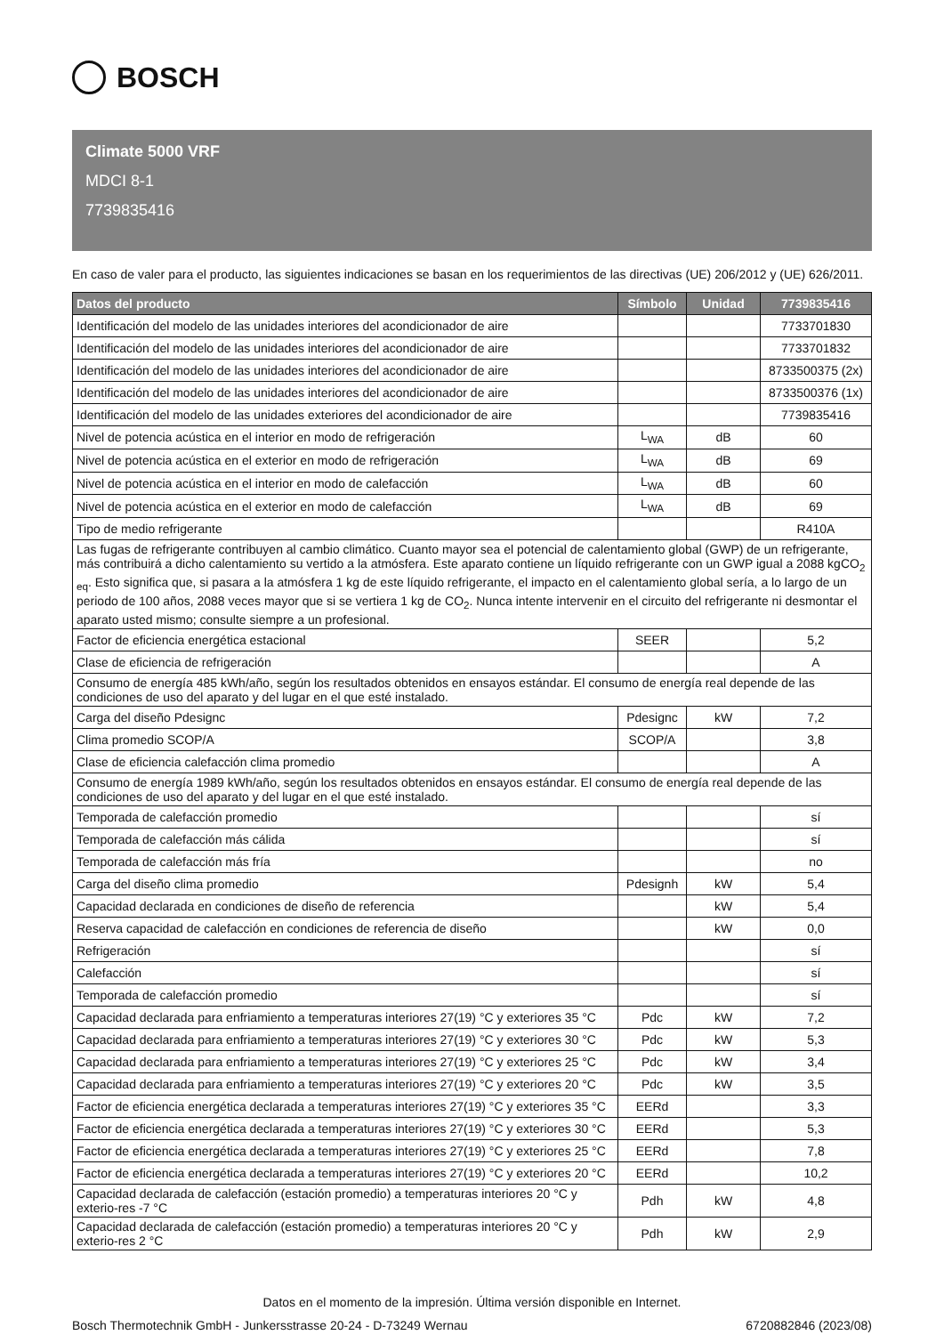BOSCH
Climate 5000 VRF
MDCI 8-1
7739835416
En caso de valer para el producto, las siguientes indicaciones se basan en los requerimientos de las directivas (UE) 206/2012 y (UE) 626/2011.
| Datos del producto | Símbolo | Unidad | 7739835416 |
| --- | --- | --- | --- |
| Identificación del modelo de las unidades interiores del acondicionador de aire | | | 7733701830 |
| Identificación del modelo de las unidades interiores del acondicionador de aire | | | 7733701832 |
| Identificación del modelo de las unidades interiores del acondicionador de aire | | | 8733500375 (2x) |
| Identificación del modelo de las unidades interiores del acondicionador de aire | | | 8733500376 (1x) |
| Identificación del modelo de las unidades exteriores del acondicionador de aire | | | 7739835416 |
| Nivel de potencia acústica en el interior en modo de refrigeración | L<sub>WA</sub> | dB | 60 |
| Nivel de potencia acústica en el exterior en modo de refrigeración | L<sub>WA</sub> | dB | 69 |
| Nivel de potencia acústica en el interior en modo de calefacción | L<sub>WA</sub> | dB | 60 |
| Nivel de potencia acústica en el exterior en modo de calefacción | L<sub>WA</sub> | dB | 69 |
| Tipo de medio refrigerante | | | R410A |
| Las fugas de refrigerante contribuyen al cambio climático. Cuanto mayor sea el potencial de calentamiento global (GWP) de un refrigerante, más contribuirá a dicho calentamiento su vertido a la atmósfera. Este aparato contiene un líquido refrigerante con un GWP igual a 2088 kgCO<sub>2 eq</sub>. Esto significa que, si pasara a la atmósfera 1 kg de este líquido refrigerante, el impacto en el calentamiento global sería, a lo largo de un periodo de 100 años, 2088 veces mayor que si se vertiera 1 kg de CO<sub>2</sub>. Nunca intente intervenir en el circuito del refrigerante ni desmontar el aparato usted mismo; consulte siempre a un profesional. | | | |
| Factor de eficiencia energética estacional | SEER | | 5,2 |
| Clase de eficiencia de refrigeración | | | A |
| Consumo de energía 485 kWh/año, según los resultados obtenidos en ensayos estándar. El consumo de energía real depende de las condiciones de uso del aparato y del lugar en el que esté instalado. | | | |
| Carga del diseño Pdesignc | Pdesignc | kW | 7,2 |
| Clima promedio SCOP/A | SCOP/A | | 3,8 |
| Clase de eficiencia calefacción clima promedio | | | A |
| Consumo de energía 1989 kWh/año, según los resultados obtenidos en ensayos estándar. El consumo de energía real depende de las condiciones de uso del aparato y del lugar en el que esté instalado. | | | |
| Temporada de calefacción promedio | | | sí |
| Temporada de calefacción más cálida | | | sí |
| Temporada de calefacción más fría | | | no |
| Carga del diseño clima promedio | Pdesignh | kW | 5,4 |
| Capacidad declarada en condiciones de diseño de referencia | | kW | 5,4 |
| Reserva capacidad de calefacción en condiciones de referencia de diseño | | kW | 0,0 |
| Refrigeración | | | sí |
| Calefacción | | | sí |
| Temporada de calefacción promedio | | | sí |
| Capacidad declarada para enfriamiento a temperaturas interiores 27(19) °C y exteriores 35 °C | Pdc | kW | 7,2 |
| Capacidad declarada para enfriamiento a temperaturas interiores 27(19) °C y exteriores 30 °C | Pdc | kW | 5,3 |
| Capacidad declarada para enfriamiento a temperaturas interiores 27(19) °C y exteriores 25 °C | Pdc | kW | 3,4 |
| Capacidad declarada para enfriamiento a temperaturas interiores 27(19) °C y exteriores 20 °C | Pdc | kW | 3,5 |
| Factor de eficiencia energética declarada a temperaturas interiores 27(19) °C y exteriores 35 °C | EERd | | 3,3 |
| Factor de eficiencia energética declarada a temperaturas interiores 27(19) °C y exteriores 30 °C | EERd | | 5,3 |
| Factor de eficiencia energética declarada a temperaturas interiores 27(19) °C y exteriores 25 °C | EERd | | 7,8 |
| Factor de eficiencia energética declarada a temperaturas interiores 27(19) °C y exteriores 20 °C | EERd | | 10,2 |
| Capacidad declarada de calefacción (estación promedio) a temperaturas interiores 20 °C y exterio-res -7 °C | Pdh | kW | 4,8 |
| Capacidad declarada de calefacción (estación promedio) a temperaturas interiores 20 °C y exterio-res 2 °C | Pdh | kW | 2,9 |
Datos en el momento de la impresión. Última versión disponible en Internet.
Bosch Thermotechnik GmbH - Junkersstrasse 20-24 - D-73249 Wernau 6720882846 (2023/08)